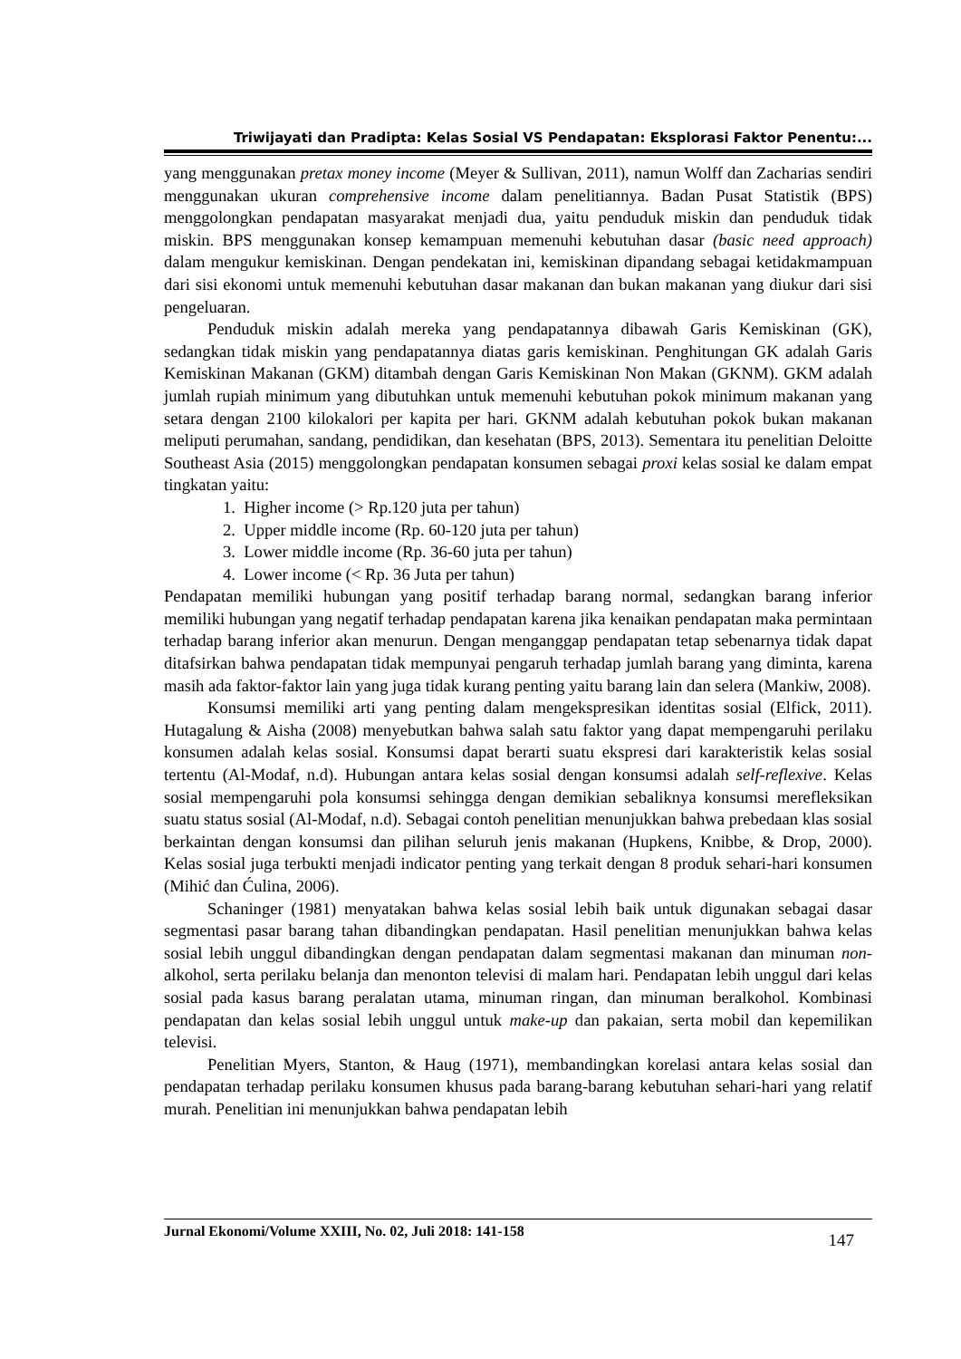Triwijayati dan Pradipta: Kelas Sosial VS Pendapatan: Eksplorasi Faktor Penentu:...
yang menggunakan pretax money income (Meyer & Sullivan, 2011), namun Wolff dan Zacharias sendiri menggunakan ukuran comprehensive income dalam penelitiannya. Badan Pusat Statistik (BPS) menggolongkan pendapatan masyarakat menjadi dua, yaitu penduduk miskin dan penduduk tidak miskin. BPS menggunakan konsep kemampuan memenuhi kebutuhan dasar (basic need approach) dalam mengukur kemiskinan. Dengan pendekatan ini, kemiskinan dipandang sebagai ketidakmampuan dari sisi ekonomi untuk memenuhi kebutuhan dasar makanan dan bukan makanan yang diukur dari sisi pengeluaran.
Penduduk miskin adalah mereka yang pendapatannya dibawah Garis Kemiskinan (GK), sedangkan tidak miskin yang pendapatannya diatas garis kemiskinan. Penghitungan GK adalah Garis Kemiskinan Makanan (GKM) ditambah dengan Garis Kemiskinan Non Makan (GKNM). GKM adalah jumlah rupiah minimum yang dibutuhkan untuk memenuhi kebutuhan pokok minimum makanan yang setara dengan 2100 kilokalori per kapita per hari. GKNM adalah kebutuhan pokok bukan makanan meliputi perumahan, sandang, pendidikan, dan kesehatan (BPS, 2013). Sementara itu penelitian Deloitte Southeast Asia (2015) menggolongkan pendapatan konsumen sebagai proxi kelas sosial ke dalam empat tingkatan yaitu:
1. Higher income (> Rp.120 juta per tahun)
2. Upper middle income (Rp. 60-120 juta per tahun)
3. Lower middle income (Rp. 36-60 juta per tahun)
4. Lower income (< Rp. 36 Juta per tahun)
Pendapatan memiliki hubungan yang positif terhadap barang normal, sedangkan barang inferior memiliki hubungan yang negatif terhadap pendapatan karena jika kenaikan pendapatan maka permintaan terhadap barang inferior akan menurun. Dengan menganggap pendapatan tetap sebenarnya tidak dapat ditafsirkan bahwa pendapatan tidak mempunyai pengaruh terhadap jumlah barang yang diminta, karena masih ada faktor-faktor lain yang juga tidak kurang penting yaitu barang lain dan selera (Mankiw, 2008).
Konsumsi memiliki arti yang penting dalam mengekspresikan identitas sosial (Elfick, 2011). Hutagalung & Aisha (2008) menyebutkan bahwa salah satu faktor yang dapat mempengaruhi perilaku konsumen adalah kelas sosial. Konsumsi dapat berarti suatu ekspresi dari karakteristik kelas sosial tertentu (Al-Modaf, n.d). Hubungan antara kelas sosial dengan konsumsi adalah self-reflexive. Kelas sosial mempengaruhi pola konsumsi sehingga dengan demikian sebaliknya konsumsi merefleksikan suatu status sosial (Al-Modaf, n.d). Sebagai contoh penelitian menunjukkan bahwa prebedaan klas sosial berkaintan dengan konsumsi dan pilihan seluruh jenis makanan (Hupkens, Knibbe, & Drop, 2000). Kelas sosial juga terbukti menjadi indicator penting yang terkait dengan 8 produk sehari-hari konsumen (Mihić dan Ćulina, 2006).
Schaninger (1981) menyatakan bahwa kelas sosial lebih baik untuk digunakan sebagai dasar segmentasi pasar barang tahan dibandingkan pendapatan. Hasil penelitian menunjukkan bahwa kelas sosial lebih unggul dibandingkan dengan pendapatan dalam segmentasi makanan dan minuman non-alkohol, serta perilaku belanja dan menonton televisi di malam hari. Pendapatan lebih unggul dari kelas sosial pada kasus barang peralatan utama, minuman ringan, dan minuman beralkohol. Kombinasi pendapatan dan kelas sosial lebih unggul untuk make-up dan pakaian, serta mobil dan kepemilikan televisi.
Penelitian Myers, Stanton, & Haug (1971), membandingkan korelasi antara kelas sosial dan pendapatan terhadap perilaku konsumen khusus pada barang-barang kebutuhan sehari-hari yang relatif murah. Penelitian ini menunjukkan bahwa pendapatan lebih
Jurnal Ekonomi/Volume XXIII, No. 02, Juli 2018: 141-158 147